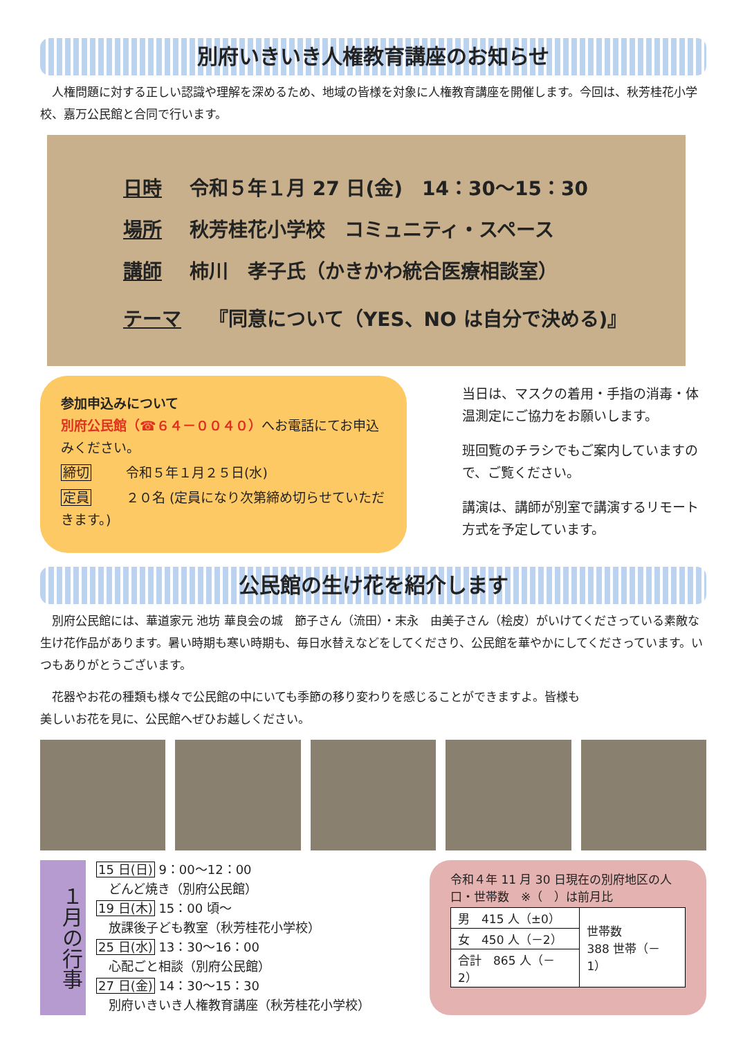別府いきいき人権教育講座のお知らせ
　人権問題に対する正しい認識や理解を深めるため、地域の皆様を対象に人権教育講座を開催します。今回は、秋芳桂花小学校、嘉万公民館と合同で行います。
日時 令和５年１月 27 日(金)　14：30～15：30
場所 秋芳桂花小学校　コミュニティ・スペース
講師 柿川　孝子氏（かきかわ統合医療相談室）
テーマ 『同意について（YES、NO は自分で決める)』
参加申込みについて
別府公民館（☎６４－００４０）へお電話にてお申込みください。
締切 令和５年１月２５日(水)
定員 ２０名 (定員になり次第締め切らせていただきます。)
当日は、マスクの着用・手指の消毒・体温測定にご協力をお願いします。
班回覧のチラシでもご案内していますので、ご覧ください。
講演は、講師が別室で講演するリモート方式を予定しています。
公民館の生け花を紹介します
　別府公民館には、華道家元 池坊 華良会の城　節子さん（流田）・末永　由美子さん（桧皮）がいけてくださっている素敵な生け花作品があります。暑い時期も寒い時期も、毎日水替えなどをしてくださり、公民館を華やかにしてくださっています。いつもありがとうございます。
　花器やお花の種類も様々で公民館の中にいても季節の移り変わりを感じることができますよ。皆様も美しいお花を見に、公民館へぜひお越しください。
１月の行事
15 日(日) 9：00～12：00
　どんど焼き（別府公民館）
19 日(木) 15：00 頃～
　放課後子ども教室（秋芳桂花小学校）
25 日(水) 13：30～16：00
　心配ごと相談（別府公民館）
27 日(金) 14：30～15：30
　別府いきいき人権教育講座（秋芳桂花小学校）
令和４年 11 月 30 日現在の別府地区の人口・世帯数　※（　）は前月比
| 男 415 人（±0） | 世帯数 388 世帯（－1） |
| 女 450 人（－2） | |
| 合計 865 人（－2） | |